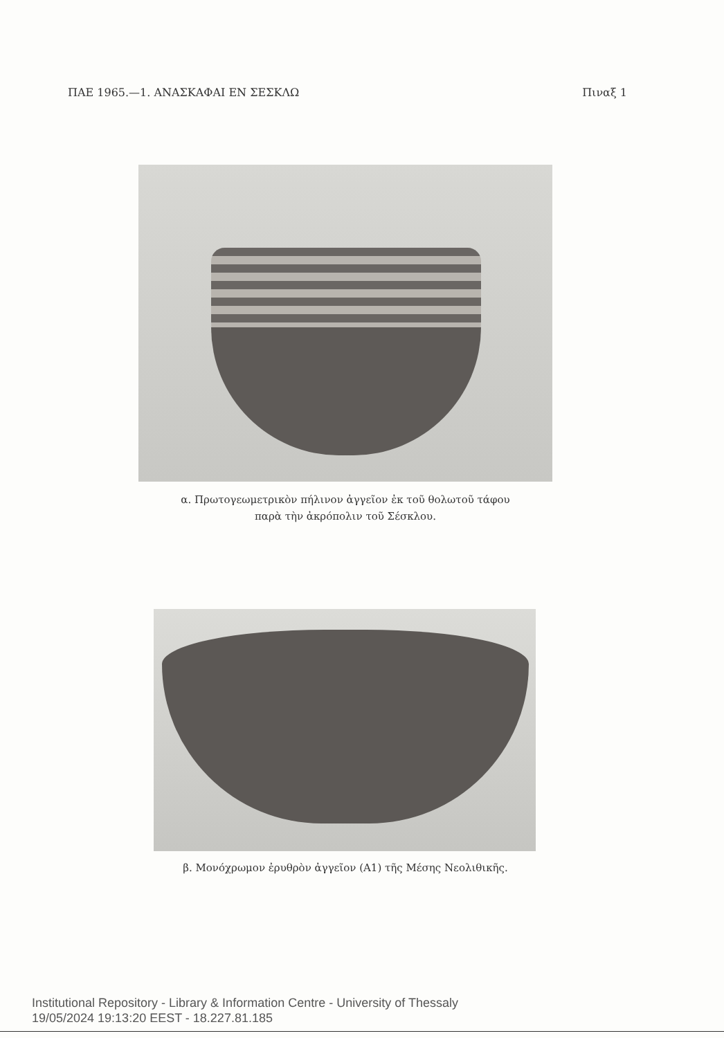ΠΑΕ 1965.—1. ΑΝΑΣΚΑΦΑΙ ΕΝ ΣΕΣΚΛΩ Πιναξ 1
α. Πρωτογεωμετρικὸν πήλινον ἀγγεῖον ἐκ τοῦ θολωτοῦ τάφου
παρὰ τὴν ἀκρόπολιν τοῦ Σέσκλου.
β. Μονόχρωμον ἐρυθρὸν ἀγγεῖον (Α1) τῆς Μέσης Νεολιθικῆς.
Institutional Repository - Library & Information Centre - University of Thessaly
19/05/2024 19:13:20 EEST - 18.227.81.185